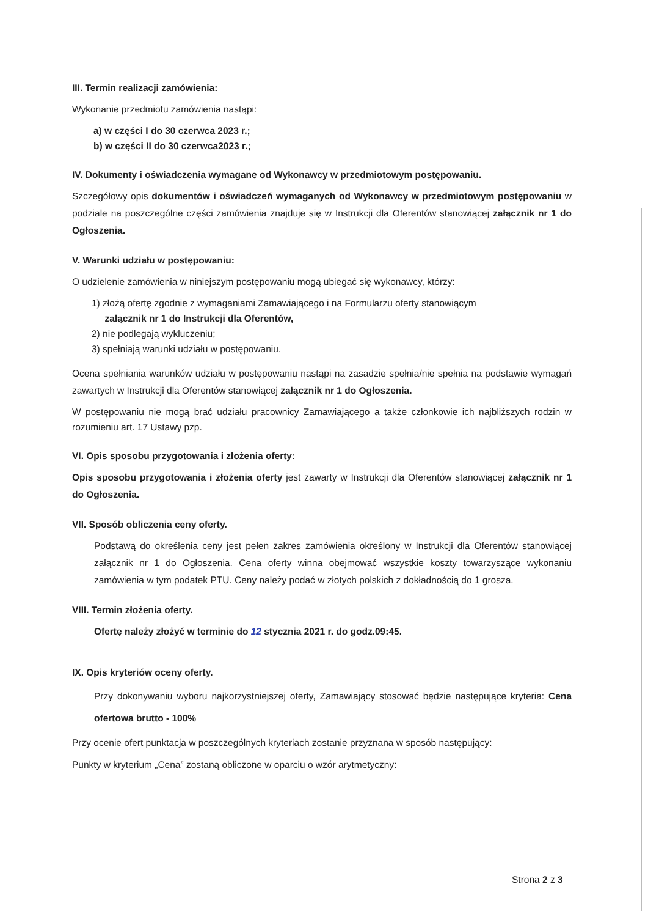III. Termin realizacji zamówienia:
Wykonanie przedmiotu zamówienia nastąpi:
a) w części I do 30 czerwca 2023 r.;
b) w części II do 30 czerwca2023 r.;
IV. Dokumenty i oświadczenia wymagane od Wykonawcy w przedmiotowym postępowaniu.
Szczegółowy opis dokumentów i oświadczeń wymaganych od Wykonawcy w przedmiotowym postępowaniu w podziale na poszczególne części zamówienia znajduje się w Instrukcji dla Oferentów stanowiącej załącznik nr 1 do Ogłoszenia.
V. Warunki udziału w postępowaniu:
O udzielenie zamówienia w niniejszym postępowaniu mogą ubiegać się wykonawcy, którzy:
1) złożą ofertę zgodnie z wymaganiami Zamawiającego i na Formularzu oferty stanowiącym
załącznik nr 1 do Instrukcji dla Oferentów,
2) nie podlegają wykluczeniu;
3) spełniają warunki udziału w postępowaniu.
Ocena spełniania warunków udziału w postępowaniu nastąpi na zasadzie spełnia/nie spełnia na podstawie wymagań zawartych w Instrukcji dla Oferentów stanowiącej załącznik nr 1 do Ogłoszenia.
W postępowaniu nie mogą brać udziału pracownicy Zamawiającego a także członkowie ich najbliższych rodzin w rozumieniu art. 17 Ustawy pzp.
VI. Opis sposobu przygotowania i złożenia oferty:
Opis sposobu przygotowania i złożenia oferty jest zawarty w Instrukcji dla Oferentów stanowiącej załącznik nr 1 do Ogłoszenia.
VII. Sposób obliczenia ceny oferty.
Podstawą do określenia ceny jest pełen zakres zamówienia określony w Instrukcji dla Oferentów stanowiącej załącznik nr 1 do Ogłoszenia. Cena oferty winna obejmować wszystkie koszty towarzyszące wykonaniu zamówienia w tym podatek PTU. Ceny należy podać w złotych polskich z dokładnością do 1 grosza.
VIII. Termin złożenia oferty.
Ofertę należy złożyć w terminie do 12 stycznia 2021 r. do godz.09:45.
IX. Opis kryteriów oceny oferty.
Przy dokonywaniu wyboru najkorzystniejszej oferty, Zamawiający stosować będzie następujące kryteria: Cena ofertowa brutto - 100%
Przy ocenie ofert punktacja w poszczególnych kryteriach zostanie przyznana w sposób następujący:
Punkty w kryterium „Cena” zostaną obliczone w oparciu o wzór arytmetyczny:
Strona 2 z 3